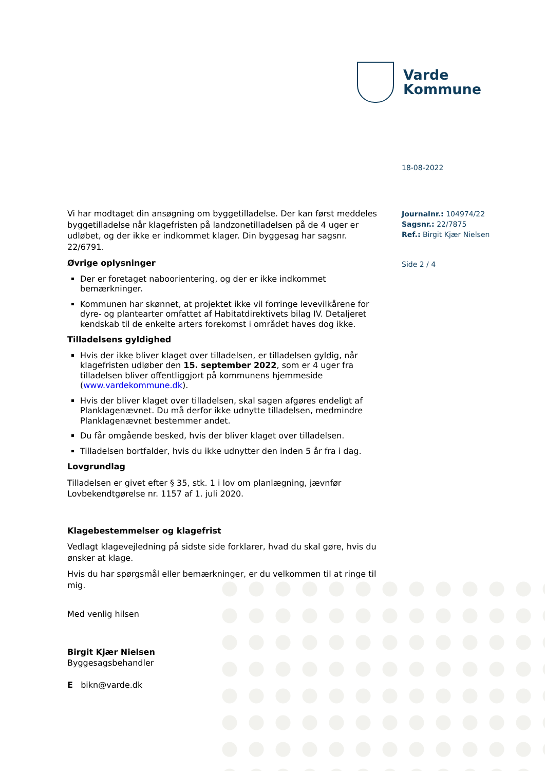Varde
Kommune
18-08-2022
Journalnr.: 104974/22
Sagsnr.: 22/7875
Ref.: Birgit Kjær Nielsen
Side 2 / 4
Vi har modtaget din ansøgning om byggetilladelse. Der kan først meddeles byggetilladelse når klagefristen på landzonetilladelsen på de 4 uger er udløbet, og der ikke er indkommet klager. Din byggesag har sagsnr. 22/6791.
Øvrige oplysninger
Der er foretaget naboorientering, og der er ikke indkommet bemærkninger.
Kommunen har skønnet, at projektet ikke vil forringe levevilkårene for dyre- og plantearter omfattet af Habitatdirektivets bilag IV. Detaljeret kendskab til de enkelte arters forekomst i området haves dog ikke.
Tilladelsens gyldighed
Hvis der ikke bliver klaget over tilladelsen, er tilladelsen gyldig, når klagefristen udløber den 15. september 2022, som er 4 uger fra tilladelsen bliver offentliggjort på kommunens hjemmeside (www.vardekommune.dk).
Hvis der bliver klaget over tilladelsen, skal sagen afgøres endeligt af Planklagenævnet. Du må derfor ikke udnytte tilladelsen, medmindre Planklagenævnet bestemmer andet.
Du får omgående besked, hvis der bliver klaget over tilladelsen.
Tilladelsen bortfalder, hvis du ikke udnytter den inden 5 år fra i dag.
Lovgrundlag
Tilladelsen er givet efter § 35, stk. 1 i lov om planlægning, jævnfør Lovbekendtgørelse nr. 1157 af 1. juli 2020.
Klagebestemmelser og klagefrist
Vedlagt klagevejledning på sidste side forklarer, hvad du skal gøre, hvis du ønsker at klage.
Hvis du har spørgsmål eller bemærkninger, er du velkommen til at ringe til mig.
Med venlig hilsen
Birgit Kjær Nielsen
Byggesagsbehandler
E bikn@varde.dk